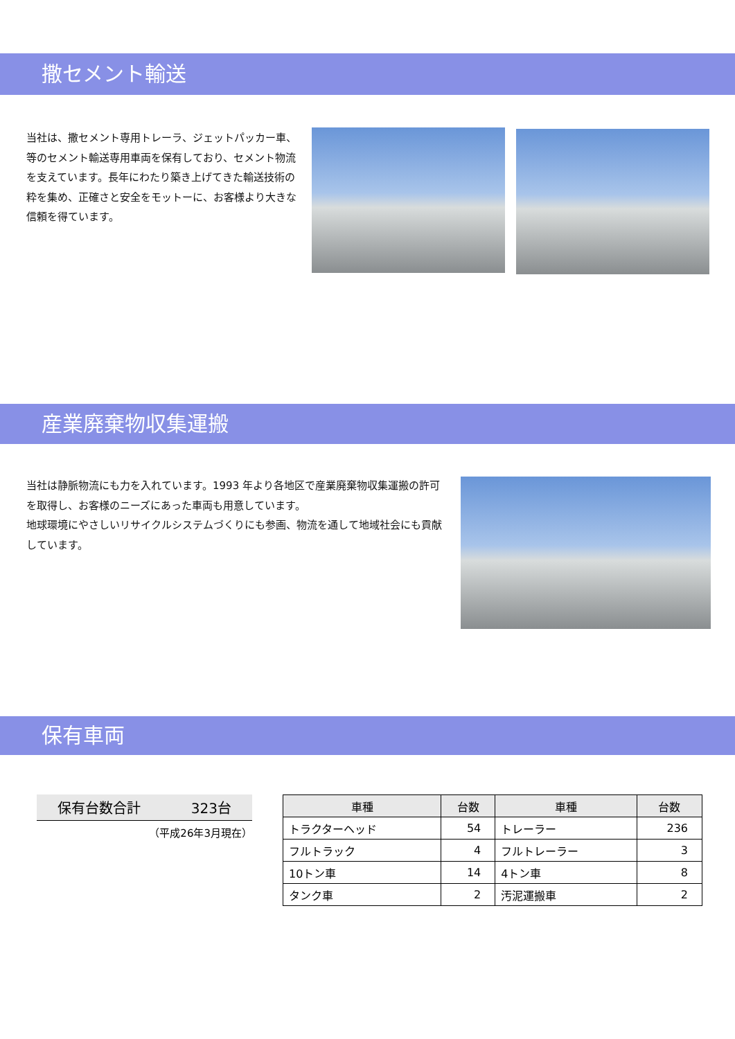撒セメント輸送
当社は、撒セメント専用トレーラ、ジェットパッカー車、等のセメント輸送専用車両を保有しており、セメント物流を支えています。長年にわたり築き上げてきた輸送技術の粋を集め、正確さと安全をモットーに、お客様より大きな信頼を得ています。
産業廃棄物収集運搬
当社は静脈物流にも力を入れています。1993 年より各地区で産業廃棄物収集運搬の許可を取得し、お客様のニーズにあった車両も用意しています。
地球環境にやさしいリサイクルシステムづくりにも参画、物流を通して地域社会にも貢献しています。
保有車両
保有台数合計 323台
（平成26年3月現在）
| 車種 | 台数 | 車種 | 台数 |
| --- | --- | --- | --- |
| トラクターヘッド | 54 | トレーラー | 236 |
| フルトラック | 4 | フルトレーラー | 3 |
| 10トン車 | 14 | 4トン車 | 8 |
| タンク車 | 2 | 汚泥運搬車 | 2 |